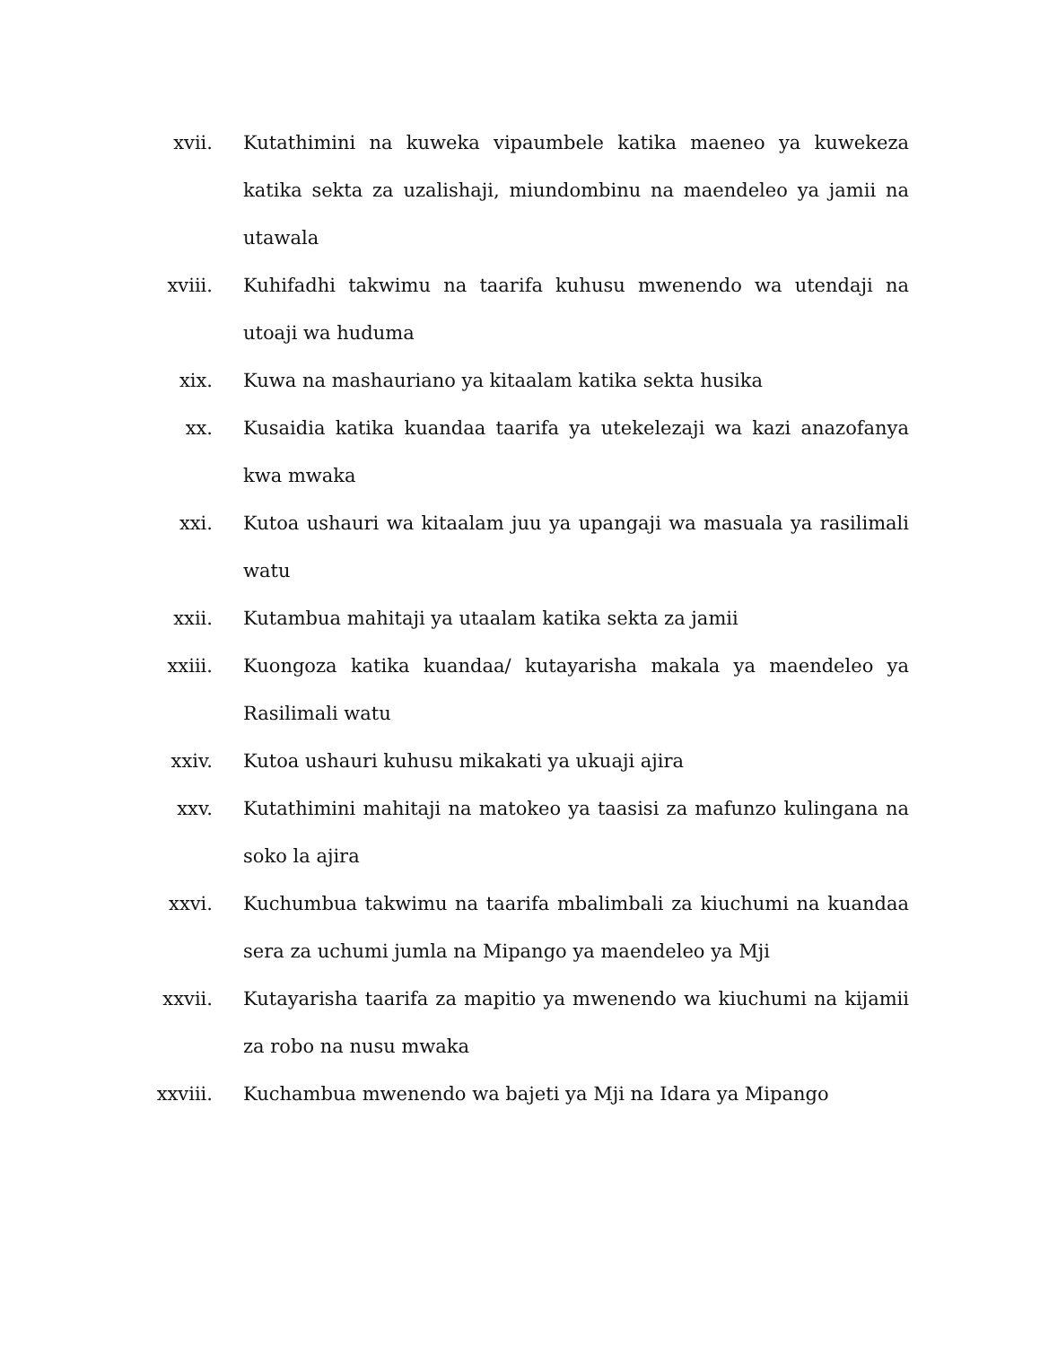xvii. Kutathimini na kuweka vipaumbele katika maeneo ya kuwekeza katika sekta za uzalishaji, miundombinu na maendeleo ya jamii na utawala
xviii. Kuhifadhi takwimu na taarifa kuhusu mwenendo wa utendaji na utoaji wa huduma
xix. Kuwa na mashauriano ya kitaalam katika sekta husika
xx. Kusaidia katika kuandaa taarifa ya utekelezaji wa kazi anazofanya kwa mwaka
xxi. Kutoa ushauri wa kitaalam juu ya upangaji wa masuala ya rasilimali watu
xxii. Kutambua mahitaji ya utaalam katika sekta za jamii
xxiii. Kuongoza katika kuandaa/ kutayarisha makala ya maendeleo ya Rasilimali watu
xxiv. Kutoa ushauri kuhusu mikakati ya ukuaji ajira
xxv. Kutathimini mahitaji na matokeo ya taasisi za mafunzo kulingana na soko la ajira
xxvi. Kuchumbua takwimu na taarifa mbalimbali za kiuchumi na kuandaa sera za uchumi jumla na Mipango ya maendeleo ya Mji
xxvii. Kutayarisha taarifa za mapitio ya mwenendo wa kiuchumi na kijamii za robo na nusu mwaka
xxviii. Kuchambua mwenendo wa bajeti ya Mji na Idara ya Mipango